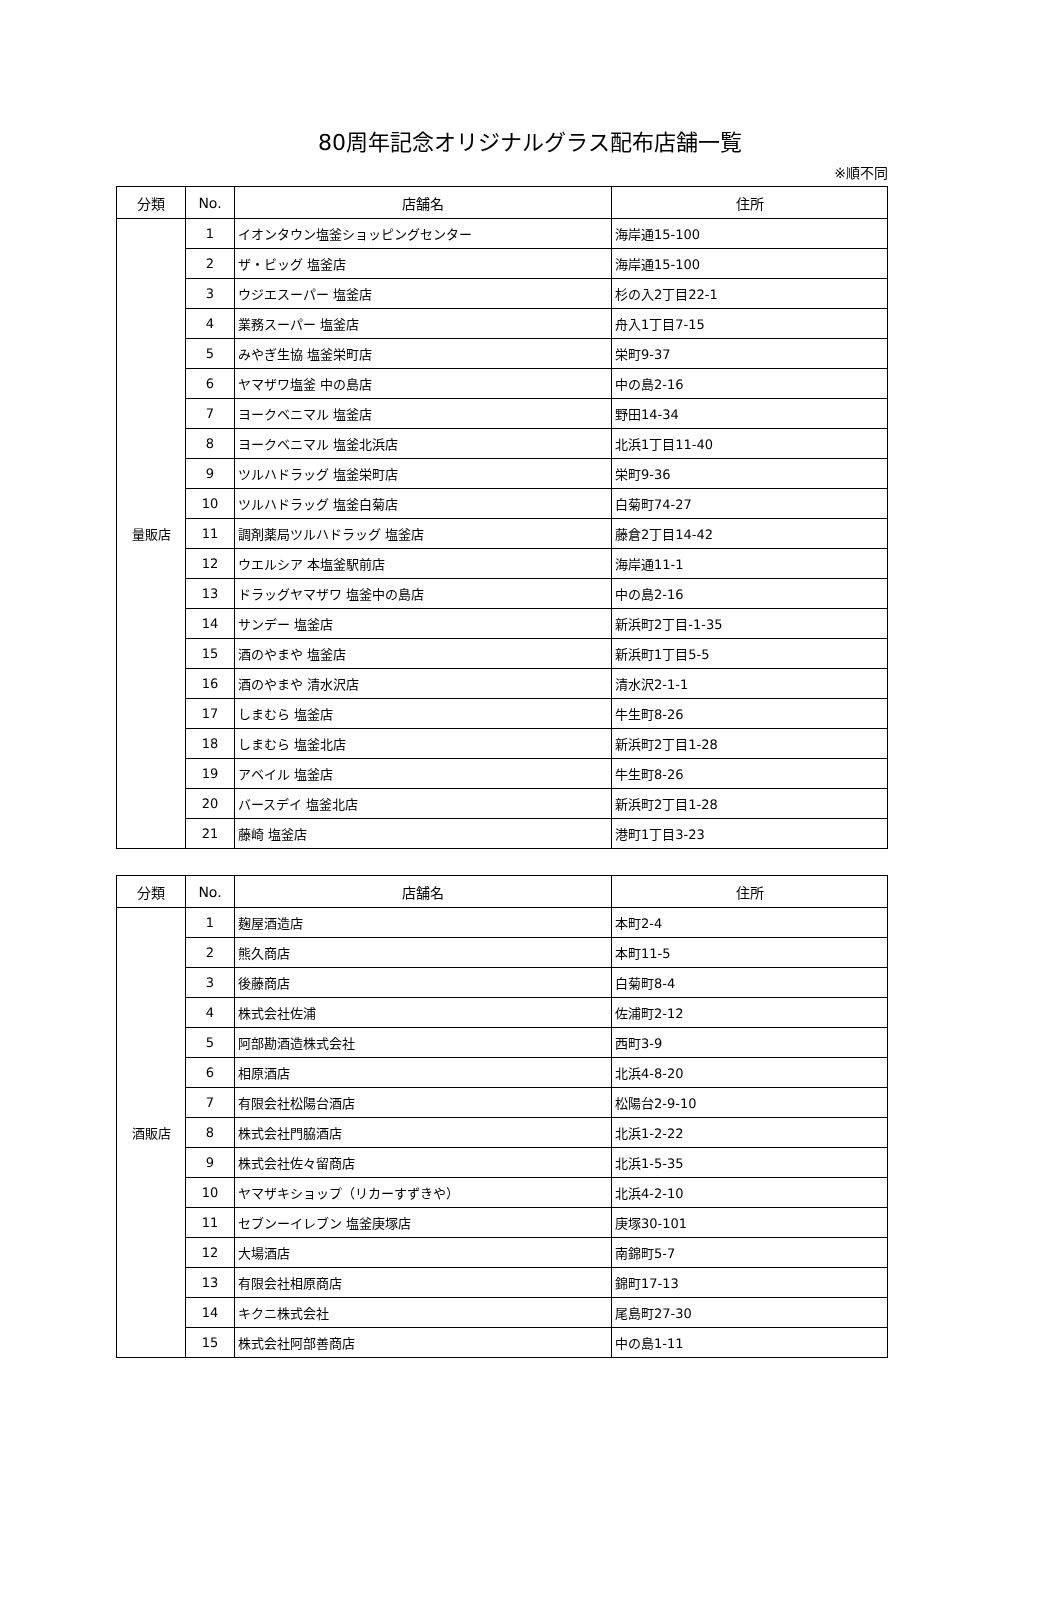80周年記念オリジナルグラス配布店舗一覧
※順不同
| 分類 | No. | 店舗名 | 住所 |
| --- | --- | --- | --- |
| 量販店 | 1 | イオンタウン塩釜ショッピングセンター | 海岸通15-100 |
| | 2 | ザ・ビッグ 塩釜店 | 海岸通15-100 |
| | 3 | ウジエスーパー 塩釜店 | 杉の入2丁目22-1 |
| | 4 | 業務スーパー 塩釜店 | 舟入1丁目7-15 |
| | 5 | みやぎ生協 塩釜栄町店 | 栄町9-37 |
| | 6 | ヤマザワ塩釜 中の島店 | 中の島2-16 |
| | 7 | ヨークベニマル 塩釜店 | 野田14-34 |
| | 8 | ヨークベニマル 塩釜北浜店 | 北浜1丁目11-40 |
| | 9 | ツルハドラッグ 塩釜栄町店 | 栄町9-36 |
| | 10 | ツルハドラッグ 塩釜白菊店 | 白菊町74-27 |
| | 11 | 調剤薬局ツルハドラッグ 塩釜店 | 藤倉2丁目14-42 |
| | 12 | ウエルシア 本塩釜駅前店 | 海岸通11-1 |
| | 13 | ドラッグヤマザワ 塩釜中の島店 | 中の島2-16 |
| | 14 | サンデー 塩釜店 | 新浜町2丁目-1-35 |
| | 15 | 酒のやまや 塩釜店 | 新浜町1丁目5-5 |
| | 16 | 酒のやまや 清水沢店 | 清水沢2-1-1 |
| | 17 | しまむら 塩釜店 | 牛生町8-26 |
| | 18 | しまむら 塩釜北店 | 新浜町2丁目1-28 |
| | 19 | アベイル 塩釜店 | 牛生町8-26 |
| | 20 | バースデイ 塩釜北店 | 新浜町2丁目1-28 |
| | 21 | 藤崎 塩釜店 | 港町1丁目3-23 |
| 分類 | No. | 店舗名 | 住所 |
| --- | --- | --- | --- |
| 酒販店 | 1 | 麹屋酒造店 | 本町2-4 |
| | 2 | 熊久商店 | 本町11-5 |
| | 3 | 後藤商店 | 白菊町8-4 |
| | 4 | 株式会社佐浦 | 佐浦町2-12 |
| | 5 | 阿部勘酒造株式会社 | 西町3-9 |
| | 6 | 相原酒店 | 北浜4-8-20 |
| | 7 | 有限会社松陽台酒店 | 松陽台2-9-10 |
| | 8 | 株式会社門脇酒店 | 北浜1-2-22 |
| | 9 | 株式会社佐々留商店 | 北浜1-5-35 |
| | 10 | ヤマザキショップ（リカーすずきや） | 北浜4-2-10 |
| | 11 | セブンーイレブン 塩釜庚塚店 | 庚塚30-101 |
| | 12 | 大場酒店 | 南錦町5-7 |
| | 13 | 有限会社相原商店 | 錦町17-13 |
| | 14 | キクニ株式会社 | 尾島町27-30 |
| | 15 | 株式会社阿部善商店 | 中の島1-11 |